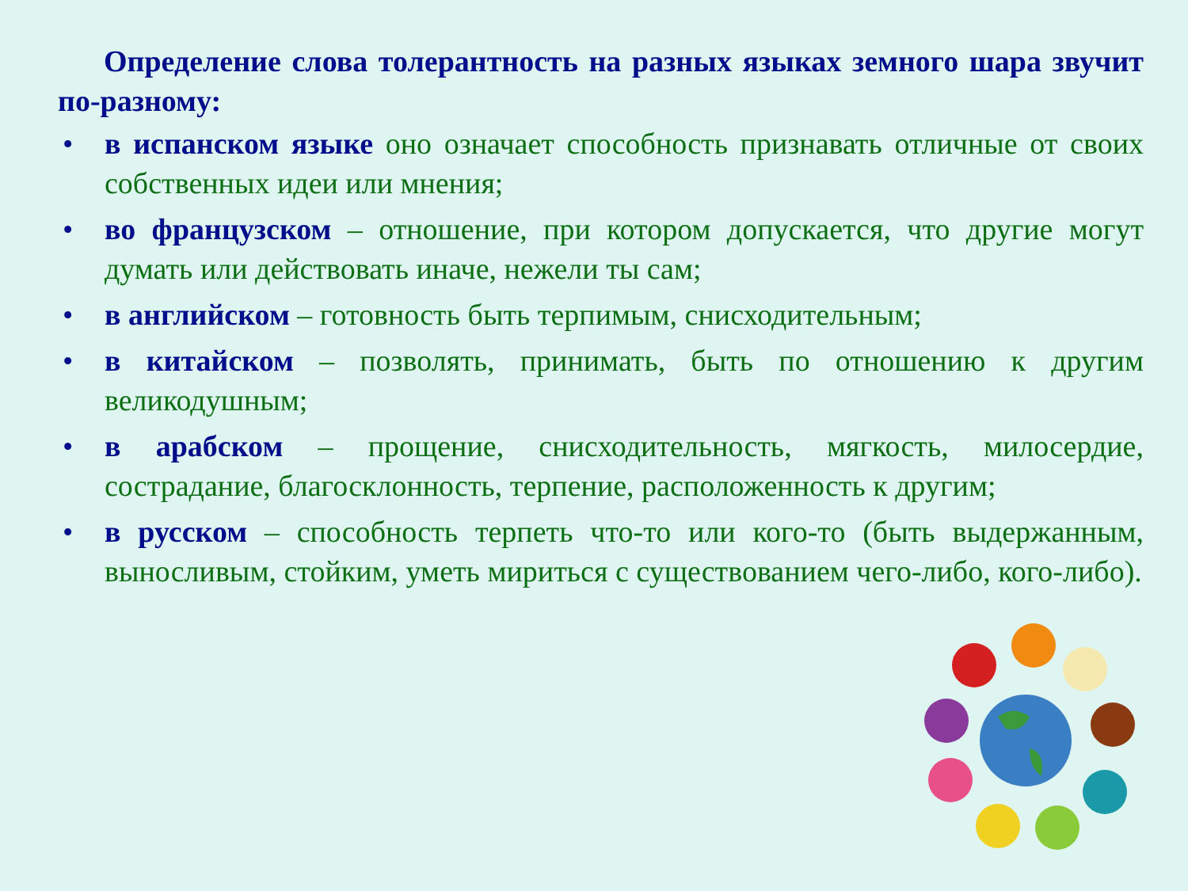Определение слова толерантность на разных языках земного шара звучит по-разному:
• в испанском языке оно означает способность признавать отличные от своих собственных идеи или мнения;
• во французском – отношение, при котором допускается, что другие могут думать или действовать иначе, нежели ты сам;
• в английском – готовность быть терпимым, снисходительным;
• в китайском – позволять, принимать, быть по отношению к другим великодушным;
• в арабском – прощение, снисходительность, мягкость, милосердие, сострадание, благосклонность, терпение, расположенность к другим;
• в русском – способность терпеть что-то или кого-то (быть выдержанным, выносливым, стойким, уметь мириться с существованием чего-либо, кого-либо).